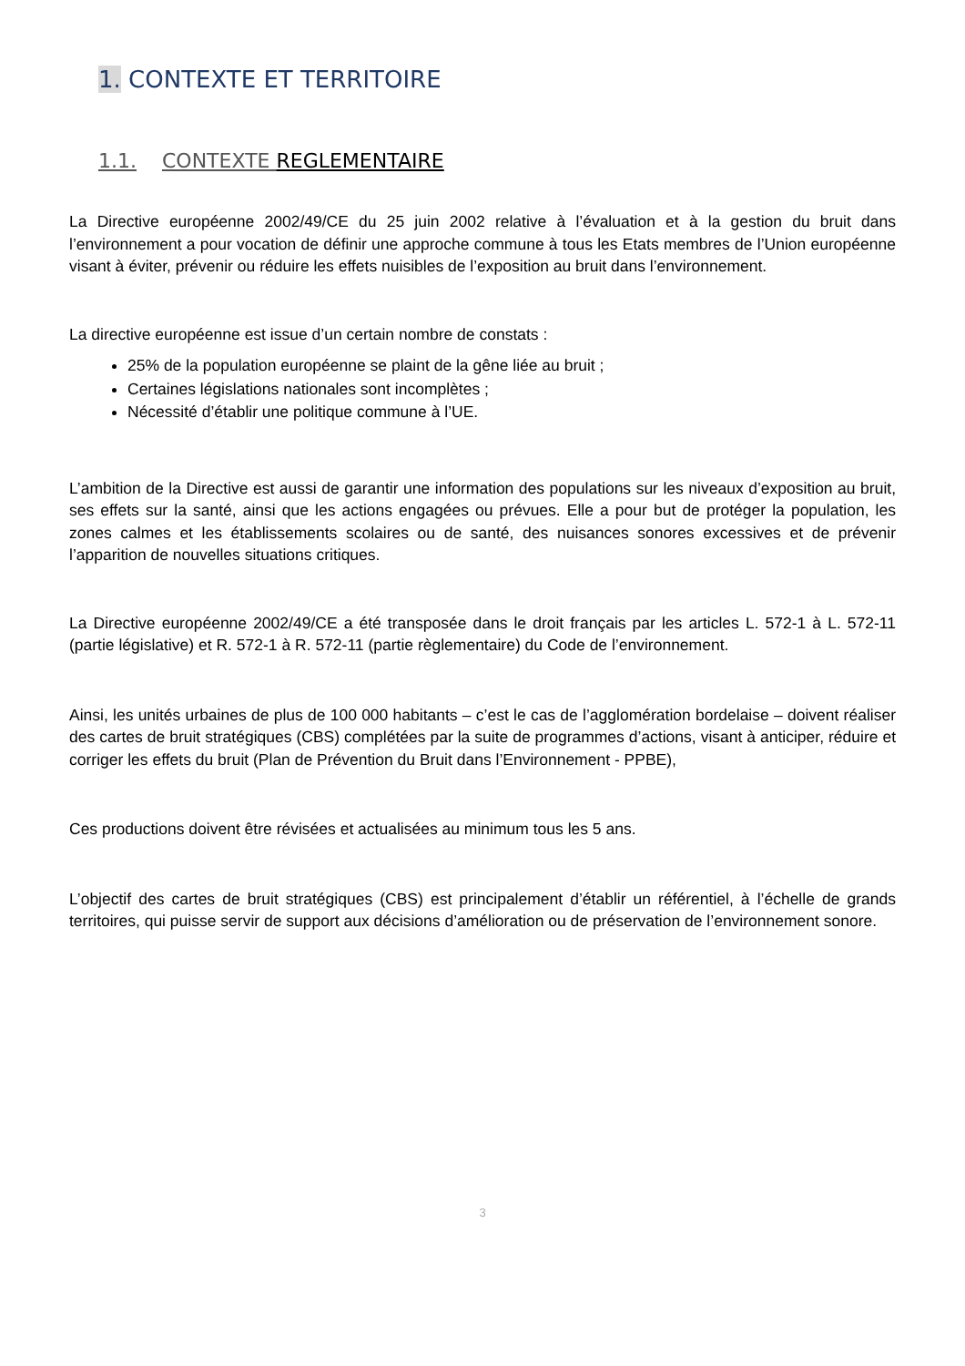1. CONTEXTE ET TERRITOIRE
1.1. CONTEXTE REGLEMENTAIRE
La Directive européenne 2002/49/CE du 25 juin 2002 relative à l’évaluation et à la gestion du bruit dans l’environnement a pour vocation de définir une approche commune à tous les Etats membres de l’Union européenne visant à éviter, prévenir ou réduire les effets nuisibles de l’exposition au bruit dans l’environnement.
La directive européenne est issue d’un certain nombre de constats :
25% de la population européenne se plaint de la gêne liée au bruit ;
Certaines législations nationales sont incomplètes ;
Nécessité d’établir une politique commune à l’UE.
L’ambition de la Directive est aussi de garantir une information des populations sur les niveaux d’exposition au bruit, ses effets sur la santé, ainsi que les actions engagées ou prévues. Elle a pour but de protéger la population, les zones calmes et les établissements scolaires ou de santé, des nuisances sonores excessives et de prévenir l’apparition de nouvelles situations critiques.
La Directive européenne 2002/49/CE a été transposée dans le droit français par les articles L. 572-1 à L. 572-11 (partie législative) et R. 572-1 à R. 572-11 (partie règlementaire) du Code de l’environnement.
Ainsi, les unités urbaines de plus de 100 000 habitants – c’est le cas de l’agglomération bordelaise – doivent réaliser des cartes de bruit stratégiques (CBS) complétées par la suite de programmes d’actions, visant à anticiper, réduire et corriger les effets du bruit (Plan de Prévention du Bruit dans l’Environnement - PPBE),
Ces productions doivent être révisées et actualisées au minimum tous les 5 ans.
L’objectif des cartes de bruit stratégiques (CBS) est principalement d’établir un référentiel, à l’échelle de grands territoires, qui puisse servir de support aux décisions d’amélioration ou de préservation de l’environnement sonore.
3